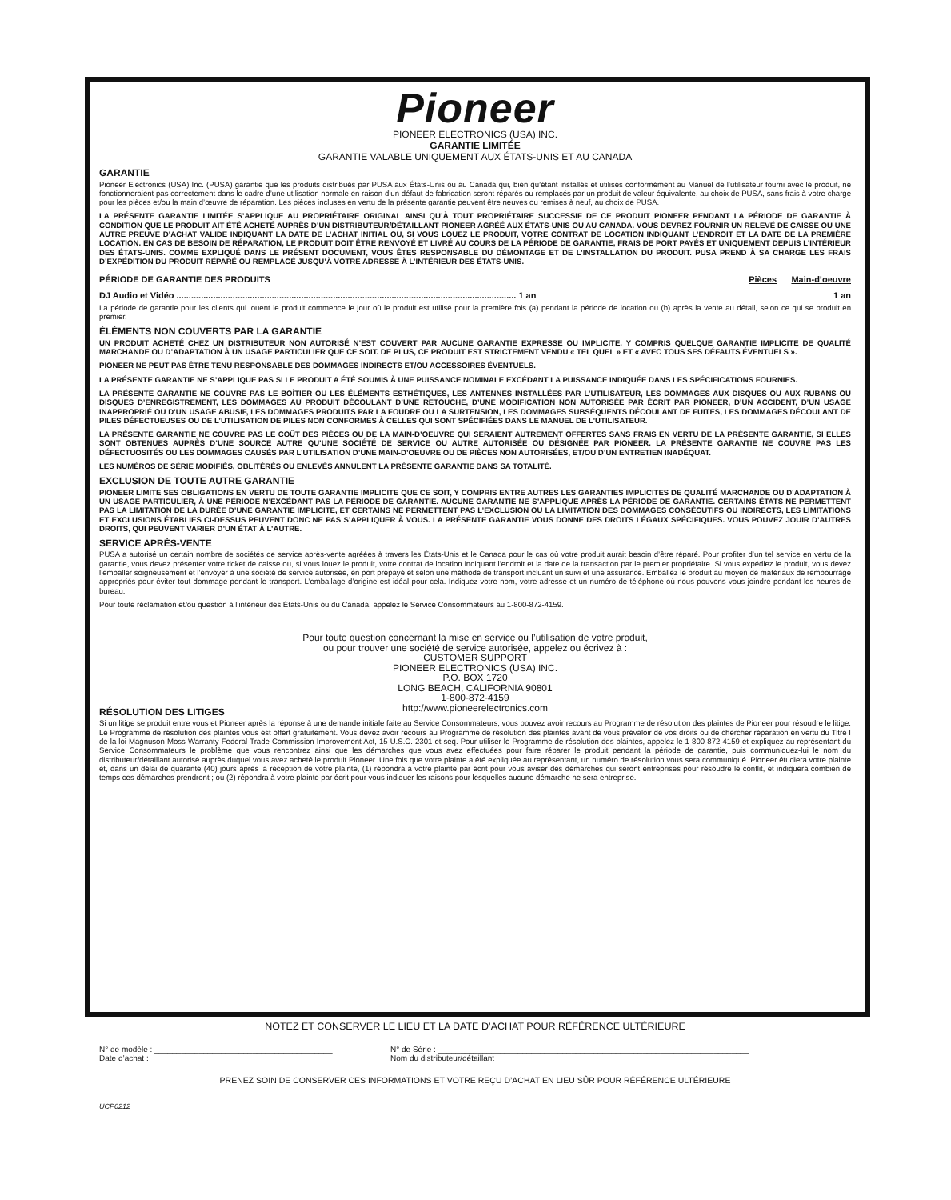Pioneer
PIONEER ELECTRONICS (USA) INC.
GARANTIE LIMITÉE
GARANTIE VALABLE UNIQUEMENT AUX ÉTATS-UNIS ET AU CANADA
GARANTIE
Pioneer Electronics (USA) Inc. (PUSA) garantie que les produits distribués par PUSA aux États-Unis ou au Canada qui, bien qu’étant installés et utilisés conformément au Manuel de l’utilisateur fourni avec le produit, ne fonctionneraient pas correctement dans le cadre d’une utilisation normale en raison d’un défaut de fabrication seront réparés ou remplacés par un produit de valeur équivalente, au choix de PUSA, sans frais à votre charge pour les pièces et/ou la main d’œuvre de réparation. Les pièces incluses en vertu de la présente garantie peuvent être neuves ou remises à neuf, au choix de PUSA.
LA PRÉSENTE GARANTIE LIMITÉE S’APPLIQUE AU PROPRIÉTAIRE ORIGINAL AINSI QU’À TOUT PROPRIÉTAIRE SUCCESSIF DE CE PRODUIT PIONEER PENDANT LA PÉRIODE DE GARANTIE À CONDITION QUE LE PRODUIT AIT ÉTÉ ACHETÉ AUPRÈS D’UN DISTRIBUTEUR/DÉTAILLANT PIONEER AGRÉÉ AUX ÉTATS-UNIS OU AU CANADA. VOUS DEVREZ FOURNIR UN RELEVÉ DE CAISSE OU UNE AUTRE PREUVE D’ACHAT VALIDE INDIQUANT LA DATE DE L’ACHAT INITIAL OU, SI VOUS LOUEZ LE PRODUIT, VOTRE CONTRAT DE LOCATION INDIQUANT L’ENDROIT ET LA DATE DE LA PREMIÈRE LOCATION. EN CAS DE BESOIN DE RÉPARATION, LE PRODUIT DOIT ÊTRE RENVOYÉ ET LIVRÉ AU COURS DE LA PÉRIODE DE GARANTIE, FRAIS DE PORT PAYÉS ET UNIQUEMENT DEPUIS L’INTÉRIEUR DES ÉTATS-UNIS. COMME EXPLIQUÉ DANS LE PRÉSENT DOCUMENT, VOUS ÊTES RESPONSABLE DU DÉMONTAGE ET DE L’INSTALLATION DU PRODUIT. PUSA PREND À SA CHARGE LES FRAIS D’EXPÉDITION DU PRODUIT RÉPARÉ OU REMPLACÉ JUSQU’À VOTRE ADRESSE À L’INTÉRIEUR DES ÉTATS-UNIS.
PÉRIODE DE GARANTIE DES PRODUITS Pièces Main-d’oeuvre
DJ Audio et Vidéo ........................................................................................................................................... 1 an 1 an
La période de garantie pour les clients qui louent le produit commence le jour où le produit est utilisé pour la première fois (a) pendant la période de location ou (b) après la vente au détail, selon ce qui se produit en premier.
ÉLÉMENTS NON COUVERTS PAR LA GARANTIE
UN PRODUIT ACHETÉ CHEZ UN DISTRIBUTEUR NON AUTORISÉ N’EST COUVERT PAR AUCUNE GARANTIE EXPRESSE OU IMPLICITE, Y COMPRIS QUELQUE GARANTIE IMPLICITE DE QUALITÉ MARCHANDE OU D’ADAPTATION À UN USAGE PARTICULIER QUE CE SOIT. DE PLUS, CE PRODUIT EST STRICTEMENT VENDU « TEL QUEL » ET « AVEC TOUS SES DÉFAUTS ÉVENTUELS ».
PIONEER NE PEUT PAS ÊTRE TENU RESPONSABLE DES DOMMAGES INDIRECTS ET/OU ACCESSOIRES ÉVENTUELS.
LA PRÉSENTE GARANTIE NE S’APPLIQUE PAS SI LE PRODUIT A ÉTÉ SOUMIS À UNE PUISSANCE NOMINALE EXCÉDANT LA PUISSANCE INDIQUÉE DANS LES SPÉCIFICATIONS FOURNIES.
LA PRÉSENTE GARANTIE NE COUVRE PAS LE BOÎTIER OU LES ÉLÉMENTS ESTHÉTIQUES, LES ANTENNES INSTALLÉES PAR L’UTILISATEUR, LES DOMMAGES AUX DISQUES OU AUX RUBANS OU DISQUES D’ENREGISTREMENT, LES DOMMAGES AU PRODUIT DÉCOULANT D’UNE RETOUCHE, D’UNE MODIFICATION NON AUTORISÉE PAR ÉCRIT PAR PIONEER, D’UN ACCIDENT, D’UN USAGE INAPPROPRIÉ OU D’UN USAGE ABUSIF, LES DOMMAGES PRODUITS PAR LA FOUDRE OU LA SURTENSION, LES DOMMAGES SUBSÉQUENTS DÉCOULANT DE FUITES, LES DOMMAGES DÉCOULANT DE PILES DÉFECTUEUSES OU DE L’UTILISATION DE PILES NON CONFORMES À CELLES QUI SONT SPÉCIFIÉES DANS LE MANUEL DE L’UTILISATEUR.
LA PRÉSENTE GARANTIE NE COUVRE PAS LE COÛT DES PIÈCES OU DE LA MAIN-D’OEUVRE QUI SERAIENT AUTREMENT OFFERTES SANS FRAIS EN VERTU DE LA PRÉSENTE GARANTIE, SI ELLES SONT OBTENUES AUPRÈS D’UNE SOURCE AUTRE QU’UNE SOCIÉTÉ DE SERVICE OU AUTRE AUTORISÉE OU DÉSIGNÉE PAR PIONEER. LA PRÉSENTE GARANTIE NE COUVRE PAS LES DÉFECTUOSITÉS OU LES DOMMAGES CAUSÉS PAR L’UTILISATION D’UNE MAIN-D’OEUVRE OU DE PIÈCES NON AUTORISÉES, ET/OU D’UN ENTRETIEN INADÉQUAT.
LES NUMÉROS DE SÉRIE MODIFIÉS, OBLITÉRÉS OU ENLEVÉS ANNULENT LA PRÉSENTE GARANTIE DANS SA TOTALITÉ.
EXCLUSION DE TOUTE AUTRE GARANTIE
PIONEER LIMITE SES OBLIGATIONS EN VERTU DE TOUTE GARANTIE IMPLICITE QUE CE SOIT, Y COMPRIS ENTRE AUTRES LES GARANTIES IMPLICITES DE QUALITÉ MARCHANDE OU D’ADAPTATION À UN USAGE PARTICULIER, À UNE PÉRIODE N’EXCÉDANT PAS LA PÉRIODE DE GARANTIE. AUCUNE GARANTIE NE S’APPLIQUE APRÈS LA PÉRIODE DE GARANTIE. CERTAINS ÉTATS NE PERMETTENT PAS LA LIMITATION DE LA DURÉE D’UNE GARANTIE IMPLICITE, ET CERTAINS NE PERMETTENT PAS L’EXCLUSION OU LA LIMITATION DES DOMMAGES CONSÉCUTIFS OU INDIRECTS, LES LIMITATIONS ET EXCLUSIONS ÉTABLIES CI-DESSUS PEUVENT DONC NE PAS S’APPLIQUER À VOUS. LA PRÉSENTE GARANTIE VOUS DONNE DES DROITS LÉGAUX SPÉCIFIQUES. VOUS POUVEZ JOUIR D’AUTRES DROITS, QUI PEUVENT VARIER D’UN ÉTAT À L’AUTRE.
SERVICE APRÈS-VENTE
PUSA a autorisé un certain nombre de sociétés de service après-vente agréées à travers les États-Unis et le Canada pour le cas où votre produit aurait besoin d’être réparé. Pour profiter d’un tel service en vertu de la garantie, vous devez présenter votre ticket de caisse ou, si vous louez le produit, votre contrat de location indiquant l’endroit et la date de la transaction par le premier propriétaire. Si vous expédiez le produit, vous devez l’emballer soigneusement et l’envoyer à une société de service autorisée, en port prépayé et selon une méthode de transport incluant un suivi et une assurance. Emballez le produit au moyen de matériaux de rembourrage appropriés pour éviter tout dommage pendant le transport. L’emballage d’origine est idéal pour cela. Indiquez votre nom, votre adresse et un numéro de téléphone où nous pouvons vous joindre pendant les heures de bureau.
Pour toute réclamation et/ou question à l’intérieur des États-Unis ou du Canada, appelez le Service Consommateurs au 1-800-872-4159.
Pour toute question concernant la mise en service ou l’utilisation de votre produit,
ou pour trouver une société de service autorisée, appelez ou écrivez à :
CUSTOMER SUPPORT
PIONEER ELECTRONICS (USA) INC.
P.O. BOX 1720
LONG BEACH, CALIFORNIA 90801
1-800-872-4159
http://www.pioneerelectronics.com
RÉSOLUTION DES LITIGES
Si un litige se produit entre vous et Pioneer après la réponse à une demande initiale faite au Service Consommateurs, vous pouvez avoir recours au Programme de résolution des plaintes de Pioneer pour résoudre le litige. Le Programme de résolution des plaintes vous est offert gratuitement. Vous devez avoir recours au Programme de résolution des plaintes avant de vous prévaloir de vos droits ou de chercher réparation en vertu du Titre I de la loi Magnuson-Moss Warranty-Federal Trade Commission Improvement Act, 15 U.S.C. 2301 et seq. Pour utiliser le Programme de résolution des plaintes, appelez le 1-800-872-4159 et expliquez au représentant du Service Consommateurs le problème que vous rencontrez ainsi que les démarches que vous avez effectuées pour faire réparer le produit pendant la période de garantie, puis communiquez-lui le nom du distributeur/détaillant autorisé auprès duquel vous avez acheté le produit Pioneer. Une fois que votre plainte a été expliquée au représentant, un numéro de résolution vous sera communiqué. Pioneer étudiera votre plainte et, dans un délai de quarante (40) jours après la réception de votre plainte, (1) répondra à votre plainte par écrit pour vous aviser des démarches qui seront entreprises pour résoudre le conflit, et indiquera combien de temps ces démarches prendront ; ou (2) répondra à votre plainte par écrit pour vous indiquer les raisons pour lesquelles aucune démarche ne sera entreprise.
NOTEZ ET CONSERVER LE LIEU ET LA DATE D’ACHAT POUR RÉFÉRENCE ULTÉRIEURE
N° de modèle : ________________________________________
Date d’achat : ________________________________________
N° de Série : ______________________________________________________________________
Nom du distributeur/détaillant __________________________________________________________
PRENEZ SOIN DE CONSERVER CES INFORMATIONS ET VOTRE REÇU D’ACHAT EN LIEU SÛR POUR RÉFÉRENCE ULTÉRIEURE
UCP0212